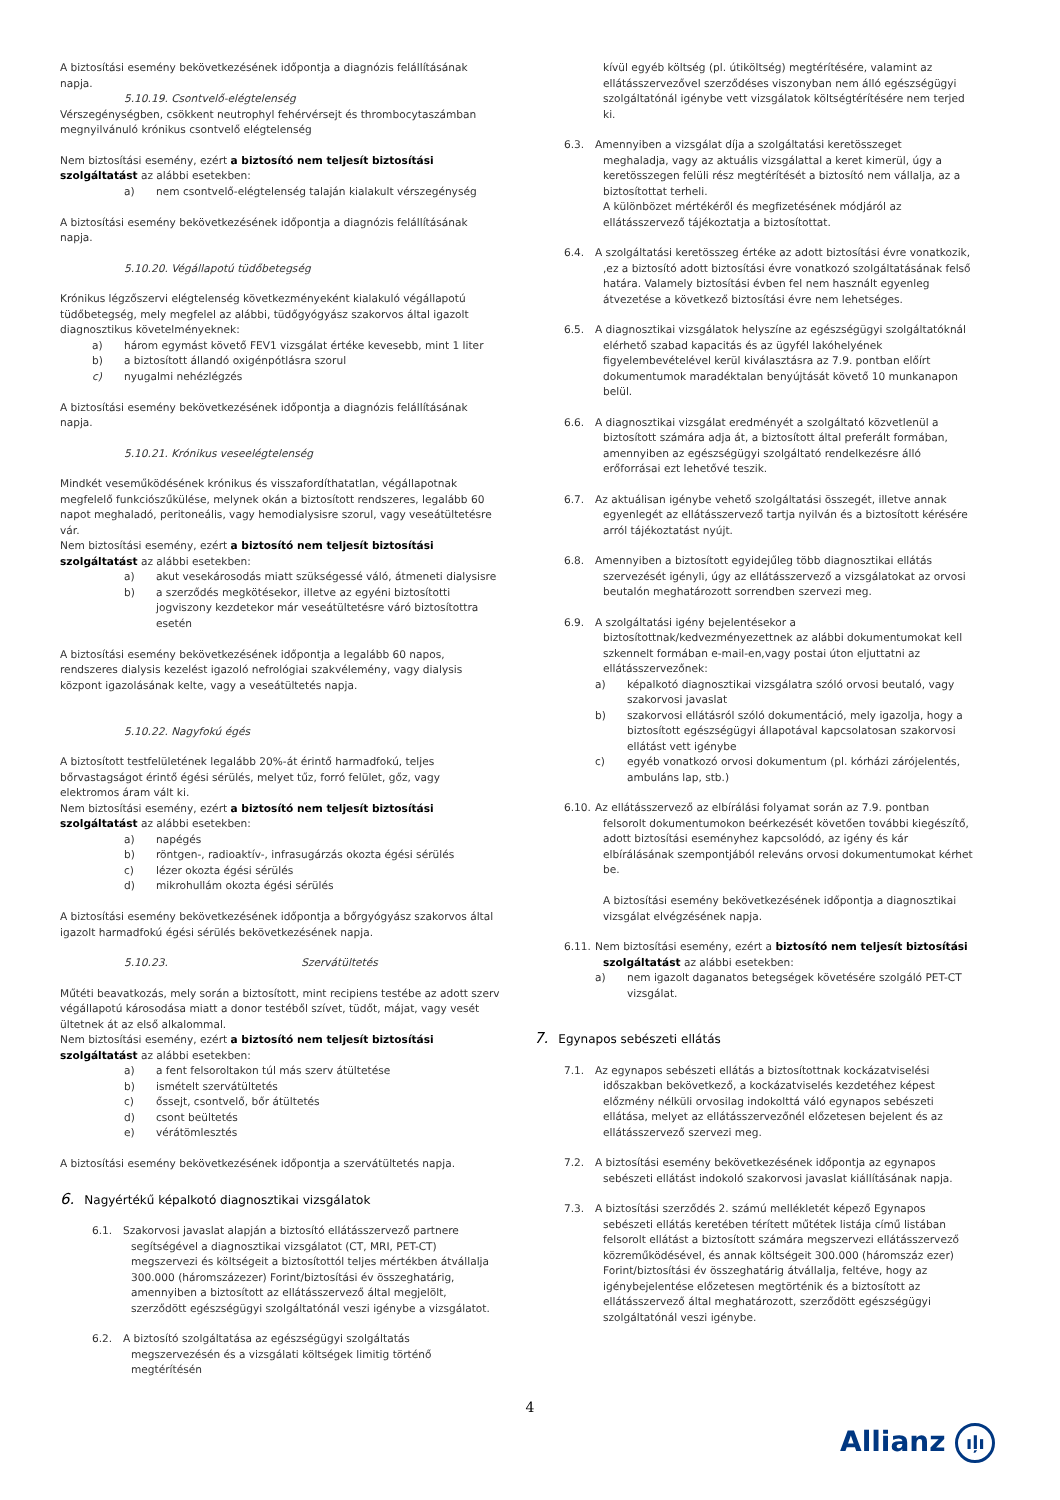A biztosítási esemény bekövetkezésének időpontja a diagnózis felállításának napja.
5.10.19. Csontvelő-elégtelenség
Vérszegénységben, csökkent neutrophyl fehérvérsejt és thrombocytaszámban megnyilvánuló krónikus csontvelő elégtelenség
Nem biztosítási esemény, ezért a biztosító nem teljesít biztosítási szolgáltatást az alábbi esetekben:
a) nem csontvelő-elégtelenség talaján kialakult vérszegénység
A biztosítási esemény bekövetkezésének időpontja a diagnózis felállításának napja.
5.10.20. Végállapotú tüdőbetegség
Krónikus légzőszervi elégtelenség következményeként kialakuló végállapotú tüdőbetegség, mely megfelel az alábbi, tüdőgyógyász szakorvos által igazolt diagnosztikus követelményeknek:
a) három egymást követő FEV1 vizsgálat értéke kevesebb, mint 1 liter
b) a biztosított állandó oxigénpótlásra szorul
c) nyugalmi nehézlégzés
A biztosítási esemény bekövetkezésének időpontja a diagnózis felállításának napja.
5.10.21. Krónikus veseelégtelenség
Mindkét veseműködésének krónikus és visszafordíthatatlan, végállapotnak megfelelő funkciószűkülése, melynek okán a biztosított rendszeres, legalább 60 napot meghaladó, peritoneális, vagy hemodialysisre szorul, vagy veseátültetésre vár.
Nem biztosítási esemény, ezért a biztosító nem teljesít biztosítási szolgáltatást az alábbi esetekben:
a) akut vesekárosodás miatt szükségessé váló, átmeneti dialysisre
b) a szerződés megkötésekor, illetve az egyéni biztosítotti jogviszony kezdetekor már veseátültetésre váró biztosítottra esetén
A biztosítási esemény bekövetkezésének időpontja a legalább 60 napos, rendszeres dialysis kezelést igazoló nefrológiai szakvélemény, vagy dialysis központ igazolásának kelte, vagy a veseátültetés napja.
5.10.22. Nagyfokú égés
A biztosított testfelületének legalább 20%-át érintő harmadfokú, teljes bőrvastagságot érintő égési sérülés, melyet tűz, forró felület, gőz, vagy elektromos áram vált ki.
Nem biztosítási esemény, ezért a biztosító nem teljesít biztosítási szolgáltatást az alábbi esetekben:
a) napégés
b) röntgen-, radioaktív-, infrasugárzás okozta égési sérülés
c) lézer okozta égési sérülés
d) mikrohullám okozta égési sérülés
A biztosítási esemény bekövetkezésének időpontja a bőrgyógyász szakorvos által igazolt harmadfokú égési sérülés bekövetkezésének napja.
5.10.23. Szervátültetés
Műtéti beavatkozás, mely során a biztosított, mint recipiens testébe az adott szerv végállapotú károsodása miatt a donor testéből szívet, tüdőt, májat, vagy vesét ültetnek át az első alkalommal.
Nem biztosítási esemény, ezért a biztosító nem teljesít biztosítási szolgáltatást az alábbi esetekben:
a) a fent felsoroltakon túl más szerv átültetése
b) ismételt szervátültetés
c) őssejt, csontvelő, bőr átültetés
d) csont beültetés
e) vérátömlesztés
A biztosítási esemény bekövetkezésének időpontja a szervátültetés napja.
6. Nagyértékű képalkotó diagnosztikai vizsgálatok
6.1. Szakorvosi javaslat alapján a biztosító ellátásszervező partnere
segítségével a diagnosztikai vizsgálatot (CT, MRI, PET-CT) megszervezi és költségeit a biztosítottól teljes mértékben átvállalja 300.000 (háromszázezer) Forint/biztosítási év összeghatárig, amennyiben a biztosított az ellátásszervező által megjelölt, szerződött egészségügyi szolgáltatónál veszi igénybe a vizsgálatot.
6.2. A biztosító szolgáltatása az egészségügyi szolgáltatás
megszervezésén és a vizsgálati költségek limitig történő megtérítésén
kívül egyéb költség (pl. útiköltség) megtérítésére, valamint az ellátásszervezővel szerződéses viszonyban nem álló egészségügyi szolgáltatónál igénybe vett vizsgálatok költségtérítésére nem terjed ki.
6.3. Amennyiben a vizsgálat díja a szolgáltatási keretösszeget
meghaladja, vagy az aktuális vizsgálattal a keret kimerül, úgy a keretösszegen felüli rész megtérítését a biztosító nem vállalja, az a biztosítottat terheli.
A különbözet mértékéről és megfizetésének módjáról az ellátásszervező tájékoztatja a biztosítottat.
6.4. A szolgáltatási keretösszeg értéke az adott biztosítási évre vonatkozik,
,ez a biztosító adott biztosítási évre vonatkozó szolgáltatásának felső határa. Valamely biztosítási évben fel nem használt egyenleg átvezetése a következő biztosítási évre nem lehetséges.
6.5. A diagnosztikai vizsgálatok helyszíne az egészségügyi szolgáltatóknál
elérhető szabad kapacitás és az ügyfél lakóhelyének figyelembevételével kerül kiválasztásra az 7.9. pontban előírt dokumentumok maradéktalan benyújtását követő 10 munkanapon belül.
6.6. A diagnosztikai vizsgálat eredményét a szolgáltató közvetlenül a
biztosított számára adja át, a biztosított által preferált formában, amennyiben az egészségügyi szolgáltató rendelkezésre álló erőforrásai ezt lehetővé teszik.
6.7. Az aktuálisan igénybe vehető szolgáltatási összegét, illetve annak
egyenlegét az ellátásszervező tartja nyilván és a biztosított kérésére arról tájékoztatást nyújt.
6.8. Amennyiben a biztosított egyidejűleg több diagnosztikai ellátás
szervezését igényli, úgy az ellátásszervező a vizsgálatokat az orvosi beutalón meghatározott sorrendben szervezi meg.
6.9. A szolgáltatási igény bejelentésekor a
biztosítottnak/kedvezményezettnek az alábbi dokumentumokat kell szkennelt formában e-mail-en,vagy postai úton eljuttatni az ellátásszervezőnek:
a) képalkotó diagnosztikai vizsgálatra szóló orvosi beutaló, vagy szakorvosi javaslat
b) szakorvosi ellátásról szóló dokumentáció, mely igazolja, hogy a biztosított egészségügyi állapotával kapcsolatosan szakorvosi ellátást vett igénybe
c) egyéb vonatkozó orvosi dokumentum (pl. kórházi zárójelentés, ambuláns lap, stb.)
6.10.
Az ellátásszervező az elbírálási folyamat során az 7.9. pontban
felsorolt dokumentumokon beérkezését követően további kiegészítő, adott biztosítási eseményhez kapcsolódó, az igény és kár elbírálásának szempontjából releváns orvosi dokumentumokat kérhet be.
A biztosítási esemény bekövetkezésének időpontja a diagnosztikai vizsgálat elvégzésének napja.
6.11.
Nem biztosítási esemény, ezért a biztosító nem teljesít biztosítási
szolgáltatást az alábbi esetekben:
a) nem igazolt daganatos betegségek követésére szolgáló PET-CT vizsgálat.
7. Egynapos sebészeti ellátás
7.1. Az egynapos sebészeti ellátás a biztosítottnak kockázatviselési
időszakban bekövetkező, a kockázatviselés kezdetéhez képest előzmény nélküli orvosilag indokolttá váló egynapos sebészeti ellátása, melyet az ellátásszervezőnél előzetesen bejelent és az ellátásszervező szervezi meg.
7.2. A biztosítási esemény bekövetkezésének időpontja az egynapos
sebészeti ellátást indokoló szakorvosi javaslat kiállításának napja.
7.3. A biztosítási szerződés 2. számú mellékletét képező Egynapos
sebészeti ellátás keretében térített műtétek listája című listában felsorolt ellátást a biztosított számára megszervezi ellátásszervező közreműködésével, és annak költségeit 300.000 (háromszáz ezer) Forint/biztosítási év összeghatárig átvállalja, feltéve, hogy az igénybejelentése előzetesen megtörténik és a biztosított az ellátásszervező által meghatározott, szerződött egészségügyi szolgáltatónál veszi igénybe.
4
Allianz ıļı